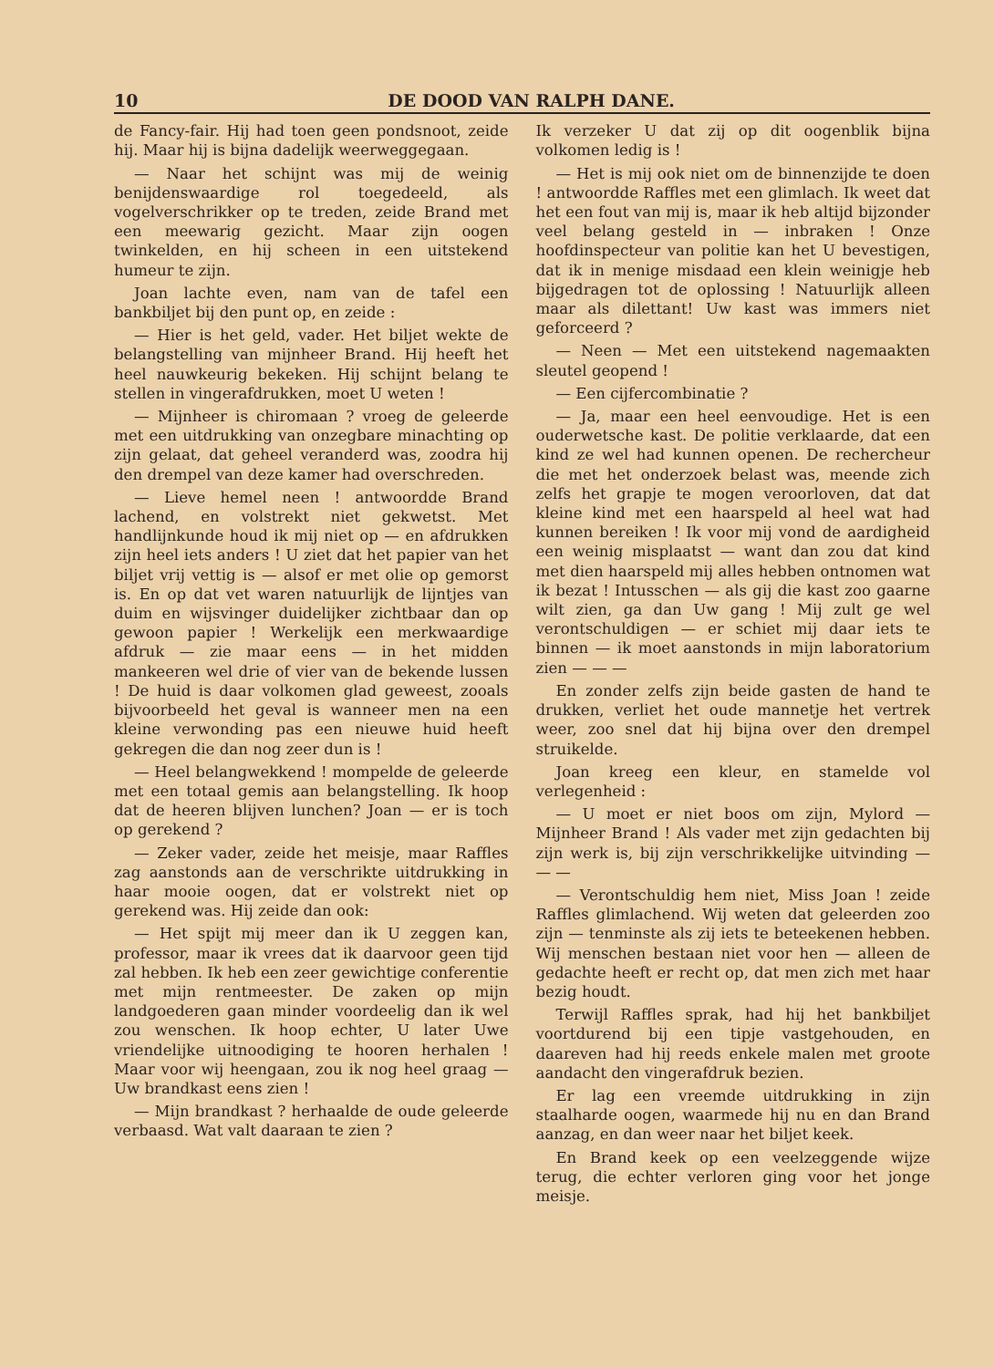10 DE DOOD VAN RALPH DANE.
de Fancy-fair. Hij had toen geen pondsnoot, zeide hij. Maar hij is bijna dadelijk weerweggegaan.
— Naar het schijnt was mij de weinig benijdenswaardige rol toegedeeld, als vogelverschrikker op te treden, zeide Brand met een meewarig gezicht. Maar zijn oogen twinkelden, en hij scheen in een uitstekend humeur te zijn.
Joan lachte even, nam van de tafel een bankbiljet bij den punt op, en zeide :
— Hier is het geld, vader. Het biljet wekte de belangstelling van mijnheer Brand. Hij heeft het heel nauwkeurig bekeken. Hij schijnt belang te stellen in vingerafdrukken, moet U weten !
— Mijnheer is chiromaan ? vroeg de geleerde met een uitdrukking van onzegbare minachting op zijn gelaat, dat geheel veranderd was, zoodra hij den drempel van deze kamer had overschreden.
— Lieve hemel neen ! antwoordde Brand lachend, en volstrekt niet gekwetst. Met handlijnkunde houd ik mij niet op — en afdrukken zijn heel iets anders ! U ziet dat het papier van het biljet vrij vettig is — alsof er met olie op gemorst is. En op dat vet waren natuurlijk de lijntjes van duim en wijsvinger duidelijker zichtbaar dan op gewoon papier ! Werkelijk een merkwaardige afdruk — zie maar eens — in het midden mankeeren wel drie of vier van de bekende lussen ! De huid is daar volkomen glad geweest, zooals bijvoorbeeld het geval is wanneer men na een kleine verwonding pas een nieuwe huid heeft gekregen die dan nog zeer dun is !
— Heel belangwekkend ! mompelde de geleerde met een totaal gemis aan belangstelling. Ik hoop dat de heeren blijven lunchen? Joan — er is toch op gerekend ?
— Zeker vader, zeide het meisje, maar Raffles zag aanstonds aan de verschrikte uitdrukking in haar mooie oogen, dat er volstrekt niet op gerekend was. Hij zeide dan ook:
— Het spijt mij meer dan ik U zeggen kan, professor, maar ik vrees dat ik daarvoor geen tijd zal hebben. Ik heb een zeer gewichtige conferentie met mijn rentmeester. De zaken op mijn landgoederen gaan minder voordeelig dan ik wel zou wenschen. Ik hoop echter, U later Uwe vriendelijke uitnoodiging te hooren herhalen ! Maar voor wij heengaan, zou ik nog heel graag — Uw brandkast eens zien !
— Mijn brandkast ? herhaalde de oude geleerde verbaasd. Wat valt daaraan te zien ?
Ik verzeker U dat zij op dit oogenblik bijna volkomen ledig is !
— Het is mij ook niet om de binnenzijde te doen ! antwoordde Raffles met een glimlach. Ik weet dat het een fout van mij is, maar ik heb altijd bijzonder veel belang gesteld in — inbraken ! Onze hoofdinspecteur van politie kan het U bevestigen, dat ik in menige misdaad een klein weinigje heb bijgedragen tot de oplossing ! Natuurlijk alleen maar als dilettant! Uw kast was immers niet geforceerd ?
— Neen — Met een uitstekend nagemaakten sleutel geopend !
— Een cijfercombinatie ?
— Ja, maar een heel eenvoudige. Het is een ouderwetsche kast. De politie verklaarde, dat een kind ze wel had kunnen openen. De rechercheur die met het onderzoek belast was, meende zich zelfs het grapje te mogen veroorloven, dat dat kleine kind met een haarspeld al heel wat had kunnen bereiken ! Ik voor mij vond de aardigheid een weinig misplaatst — want dan zou dat kind met dien haarspeld mij alles hebben ontnomen wat ik bezat ! Intusschen — als gij die kast zoo gaarne wilt zien, ga dan Uw gang ! Mij zult ge wel verontschuldigen — er schiet mij daar iets te binnen — ik moet aanstonds in mijn laboratorium zien — — —
En zonder zelfs zijn beide gasten de hand te drukken, verliet het oude mannetje het vertrek weer, zoo snel dat hij bijna over den drempel struikelde.
Joan kreeg een kleur, en stamelde vol verlegenheid :
— U moet er niet boos om zijn, Mylord — Mijnheer Brand ! Als vader met zijn gedachten bij zijn werk is, bij zijn verschrikkelijke uitvinding — — —
— Verontschuldig hem niet, Miss Joan ! zeide Raffles glimlachend. Wij weten dat geleerden zoo zijn — tenminste als zij iets te beteekenen hebben. Wij menschen bestaan niet voor hen — alleen de gedachte heeft er recht op, dat men zich met haar bezig houdt.
Terwijl Raffles sprak, had hij het bankbiljet voortdurend bij een tipje vastgehouden, en daareven had hij reeds enkele malen met groote aandacht den vingerafdruk bezien.
Er lag een vreemde uitdrukking in zijn staalharde oogen, waarmede hij nu en dan Brand aanzag, en dan weer naar het biljet keek.
En Brand keek op een veelzeggende wijze terug, die echter verloren ging voor het jonge meisje.